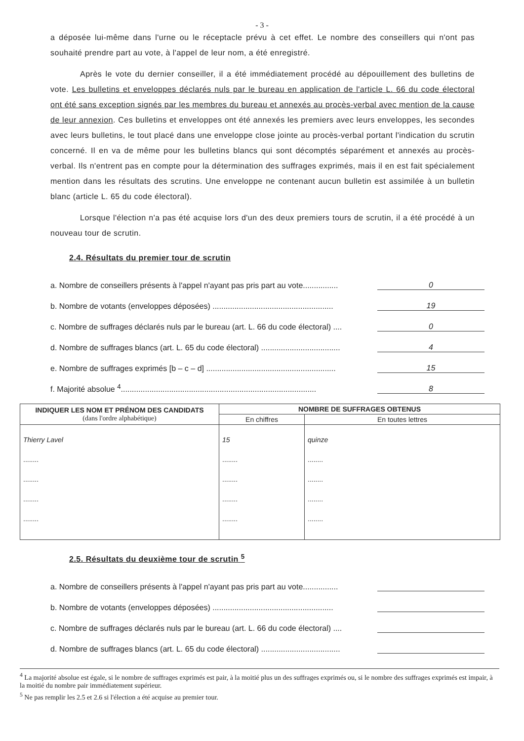- 3 -
a déposée lui-même dans l'urne ou le réceptacle prévu à cet effet. Le nombre des conseillers qui n'ont pas souhaité prendre part au vote, à l'appel de leur nom, a été enregistré.
Après le vote du dernier conseiller, il a été immédiatement procédé au dépouillement des bulletins de vote. Les bulletins et enveloppes déclarés nuls par le bureau en application de l'article L. 66 du code électoral ont été sans exception signés par les membres du bureau et annexés au procès-verbal avec mention de la cause de leur annexion. Ces bulletins et enveloppes ont été annexés les premiers avec leurs enveloppes, les secondes avec leurs bulletins, le tout placé dans une enveloppe close jointe au procès-verbal portant l'indication du scrutin concerné. Il en va de même pour les bulletins blancs qui sont décomptés séparément et annexés au procès-verbal. Ils n'entrent pas en compte pour la détermination des suffrages exprimés, mais il en est fait spécialement mention dans les résultats des scrutins. Une enveloppe ne contenant aucun bulletin est assimilée à un bulletin blanc (article L. 65 du code électoral).
Lorsque l'élection n'a pas été acquise lors d'un des deux premiers tours de scrutin, il a été procédé à un nouveau tour de scrutin.
2.4. Résultats du premier tour de scrutin
a. Nombre de conseillers présents à l'appel n'ayant pas pris part au vote................ 0
b. Nombre de votants (enveloppes déposées) ....................................................... 19
c. Nombre de suffrages déclarés nuls par le bureau (art. L. 66 du code électoral) .... 0
d. Nombre de suffrages blancs (art. L. 65 du code électoral) .................................... 4
e. Nombre de suffrages exprimés [b – c – d] ........................................................... 15
f. Majorité absolue <sup>4</sup>......................................................................................... 8
| INDIQUER LES NOM ET PRÉNOM DES CANDIDATS (dans l'ordre alphabétique) | NOMBRE DE SUFFRAGES OBTENUS | |
| --- | --- | --- |
| | En chiffres | En toutes lettres |
| Thierry Lavel ........ ........ ........ ........ | 15 ........ ........ ........ ........ | quinze ........ ........ ........ ........ |
2.5. Résultats du deuxième tour de scrutin <sup>5</sup>
a. Nombre de conseillers présents à l'appel n'ayant pas pris part au vote................
b. Nombre de votants (enveloppes déposées) .......................................................
c. Nombre de suffrages déclarés nuls par le bureau (art. L. 66 du code électoral) ....
d. Nombre de suffrages blancs (art. L. 65 du code électoral) ....................................
<sup>4</sup> La majorité absolue est égale, si le nombre de suffrages exprimés est pair, à la moitié plus un des suffrages exprimés ou, si le nombre des suffrages exprimés est impair, à la moitié du nombre pair immédiatement supérieur.
<sup>5</sup> Ne pas remplir les 2.5 et 2.6 si l'élection a été acquise au premier tour.